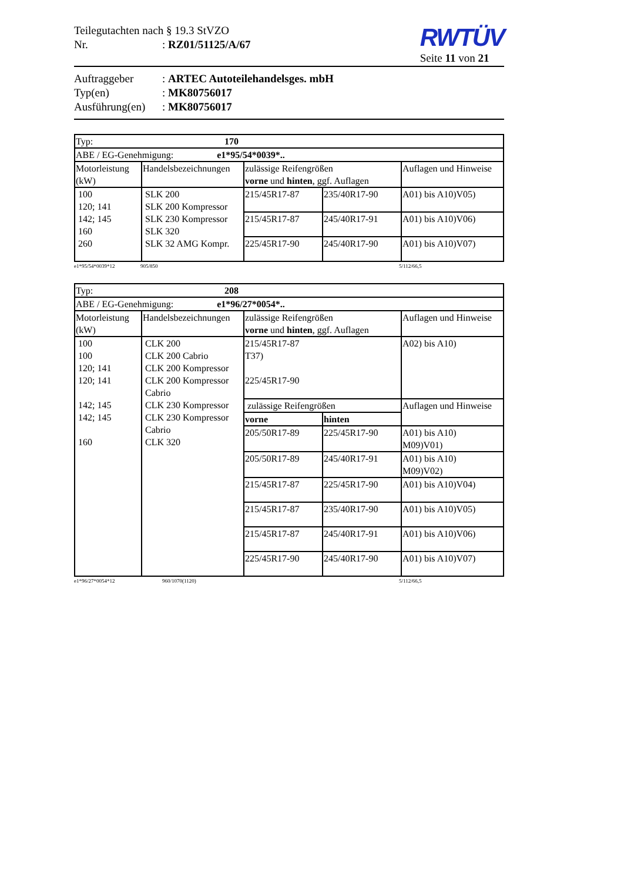Teilegutachten nach § 19.3 StVZO
Nr.: RZ01/51125/A/67
RWTÜV
Seite 11 von 21
Auftraggeber: ARTEC Autoteilehandelsges. mbH
Typ(en): MK80756017
Ausführung(en): MK80756017
| Typ: 170 | | | | |
| ABE / EG-Genehmigung: e1*95/54*0039*.. | | | | |
| Motorleistung (kW) | Handelsbezeichnungen | zulässige Reifengrößen vorne und hinten , ggf. Auflagen | | Auflagen und Hinweise |
| 100 120; 141 142; 145 160 260 | SLK 200 SLK 200 Kompressor SLK 230 Kompressor SLK 320 SLK 32 AMG Kompr. | 215/45R17-87 | 235/40R17-90 | A01) bis A10)V05) |
| | | 215/45R17-87 | 245/40R17-91 | A01) bis A10)V06) |
| | | 225/45R17-90 | 245/40R17-90 | A01) bis A10)V07) |
e1*95/54*0039*12 905/850 5/112/66,5
| Typ: 208 | | | | |
| ABE / EG-Genehmigung: e1*96/27*0054*.. | | | | |
| Motorleistung (kW) | Handelsbezeichnungen | zulässige Reifengrößen vorne und hinten , ggf. Auflagen | | Auflagen und Hinweise |
| 100 100 120; 141 120; 141 142; 145 142; 145 160 | CLK 200 CLK 200 Cabrio CLK 200 Kompressor CLK 200 Kompressor Cabrio CLK 230 Kompressor CLK 230 Kompressor Cabrio CLK 320 | 215/45R17-87 T37) 225/45R17-90 | | A02) bis A10) |
| | | zulässige Reifengrößen | | Auflagen und Hinweise |
| | | vorne | hinten | |
| | | 205/50R17-89 | 225/45R17-90 | A01) bis A10) M09)V01) |
| | | 205/50R17-89 | 245/40R17-91 | A01) bis A10) M09)V02) |
| | | 215/45R17-87 | 225/45R17-90 | A01) bis A10)V04) |
| | | 215/45R17-87 | 235/40R17-90 | A01) bis A10)V05) |
| | | 215/45R17-87 | 245/40R17-91 | A01) bis A10)V06) |
| | | 225/45R17-90 | 245/40R17-90 | A01) bis A10)V07) |
e1*96/27*0054*12 960/1070(1120) 5/112/66,5